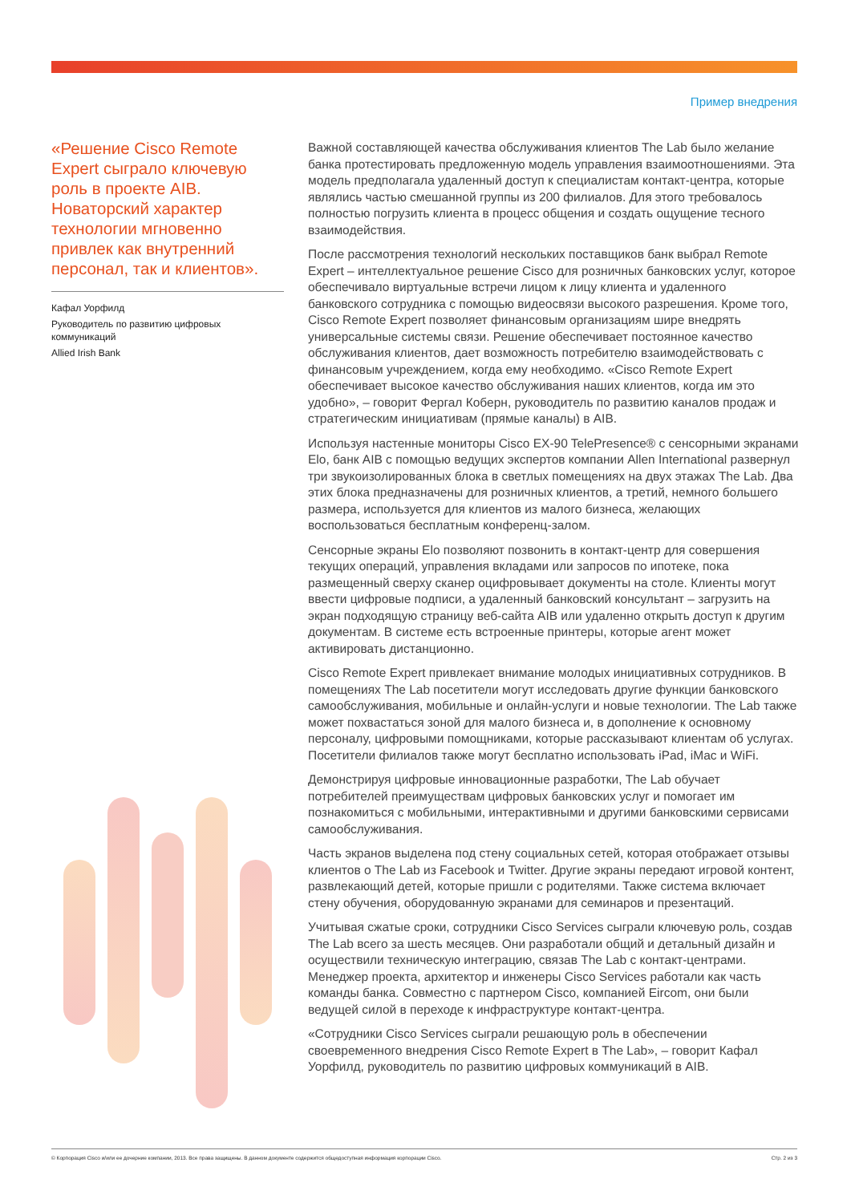Пример внедрения
«Решение Cisco Remote Expert сыграло ключевую роль в проекте AIB. Новаторский характер технологии мгновенно привлек как внутренний персонал, так и клиентов».
Кафал Уорфилд
Руководитель по развитию цифровых коммуникаций
Allied Irish Bank
Важной составляющей качества обслуживания клиентов The Lab было желание банка протестировать предложенную модель управления взаимоотношениями. Эта модель предполагала удаленный доступ к специалистам контакт-центра, которые являлись частью смешанной группы из 200 филиалов. Для этого требовалось полностью погрузить клиента в процесс общения и создать ощущение тесного взаимодействия.
После рассмотрения технологий нескольких поставщиков банк выбрал Remote Expert – интеллектуальное решение Cisco для розничных банковских услуг, которое обеспечивало виртуальные встречи лицом к лицу клиента и удаленного банковского сотрудника с помощью видеосвязи высокого разрешения. Кроме того, Cisco Remote Expert позволяет финансовым организациям шире внедрять универсальные системы связи. Решение обеспечивает постоянное качество обслуживания клиентов, дает возможность потребителю взаимодействовать с финансовым учреждением, когда ему необходимо. «Cisco Remote Expert обеспечивает высокое качество обслуживания наших клиентов, когда им это удобно», – говорит Фергал Коберн, руководитель по развитию каналов продаж и стратегическим инициативам (прямые каналы) в AIB.
Используя настенные мониторы Cisco EX-90 TelePresence® с сенсорными экранами Elo, банк AIB с помощью ведущих экспертов компании Allen International развернул три звукоизолированных блока в светлых помещениях на двух этажах The Lab. Два этих блока предназначены для розничных клиентов, а третий, немного большего размера, используется для клиентов из малого бизнеса, желающих воспользоваться бесплатным конференц-залом.
Сенсорные экраны Elo позволяют позвонить в контакт-центр для совершения текущих операций, управления вкладами или запросов по ипотеке, пока размещенный сверху сканер оцифровывает документы на столе. Клиенты могут ввести цифровые подписи, а удаленный банковский консультант – загрузить на экран подходящую страницу веб-сайта AIB или удаленно открыть доступ к другим документам. В системе есть встроенные принтеры, которые агент может активировать дистанционно.
Cisco Remote Expert привлекает внимание молодых инициативных сотрудников. В помещениях The Lab посетители могут исследовать другие функции банковского самообслуживания, мобильные и онлайн-услуги и новые технологии. The Lab также может похвастаться зоной для малого бизнеса и, в дополнение к основному персоналу, цифровыми помощниками, которые рассказывают клиентам об услугах. Посетители филиалов также могут бесплатно использовать iPad, iMac и WiFi.
Демонстрируя цифровые инновационные разработки, The Lab обучает потребителей преимуществам цифровых банковских услуг и помогает им познакомиться с мобильными, интерактивными и другими банковскими сервисами самообслуживания.
Часть экранов выделена под стену социальных сетей, которая отображает отзывы клиентов о The Lab из Facebook и Twitter. Другие экраны передают игровой контент, развлекающий детей, которые пришли с родителями. Также система включает стену обучения, оборудованную экранами для семинаров и презентаций.
Учитывая сжатые сроки, сотрудники Cisco Services сыграли ключевую роль, создав The Lab всего за шесть месяцев. Они разработали общий и детальный дизайн и осуществили техническую интеграцию, связав The Lab с контакт-центрами. Менеджер проекта, архитектор и инженеры Cisco Services работали как часть команды банка. Совместно с партнером Cisco, компанией Eircom, они были ведущей силой в переходе к инфраструктуре контакт-центра.
«Сотрудники Cisco Services сыграли решающую роль в обеспечении своевременного внедрения Cisco Remote Expert в The Lab», – говорит Кафал Уорфилд, руководитель по развитию цифровых коммуникаций в AIB.
© Корпорация Cisco и/или ее дочерние компании, 2013. Все права защищены. В данном документе содержится общедоступная информация корпорации Cisco. Стр. 2 из 3